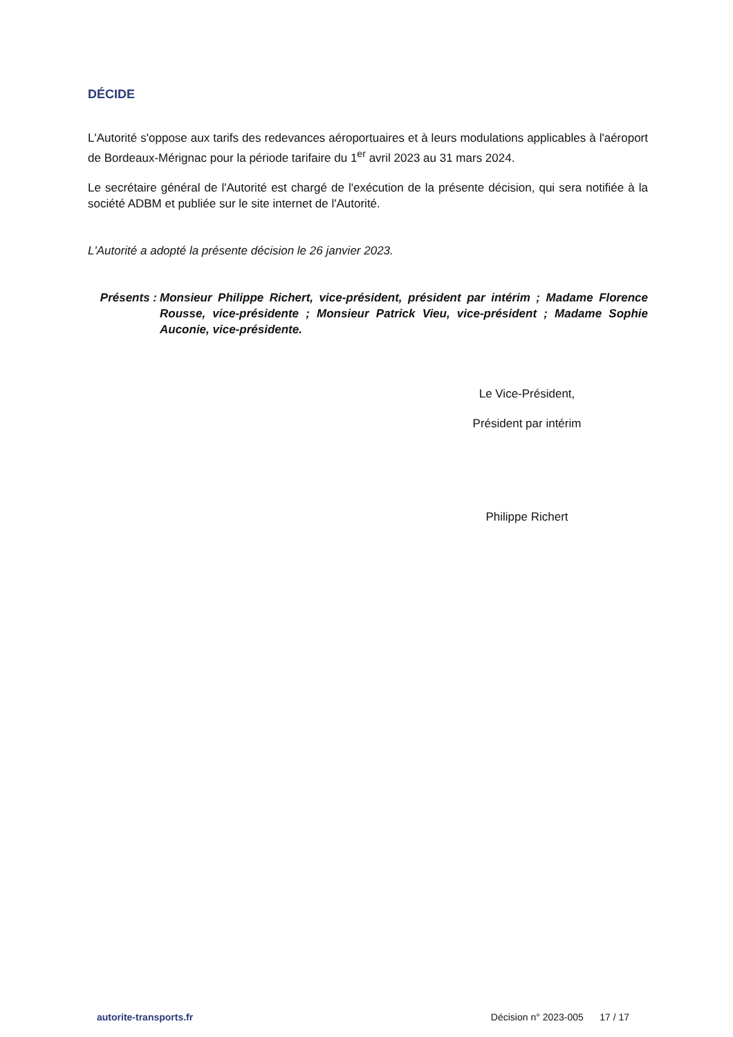DÉCIDE
L'Autorité s'oppose aux tarifs des redevances aéroportuaires et à leurs modulations applicables à l'aéroport de Bordeaux-Mérignac pour la période tarifaire du 1<sup>er</sup> avril 2023 au 31 mars 2024.
Le secrétaire général de l'Autorité est chargé de l'exécution de la présente décision, qui sera notifiée à la société ADBM et publiée sur le site internet de l'Autorité.
L'Autorité a adopté la présente décision le 26 janvier 2023.
Présents :
Monsieur Philippe Richert, vice-président, président par intérim ; Madame Florence Rousse, vice-présidente ; Monsieur Patrick Vieu, vice-président ; Madame Sophie Auconie, vice-présidente.
Le Vice-Président,
Président par intérim
Philippe Richert
autorite-transports.fr Décision n° 2023-005 17 / 17